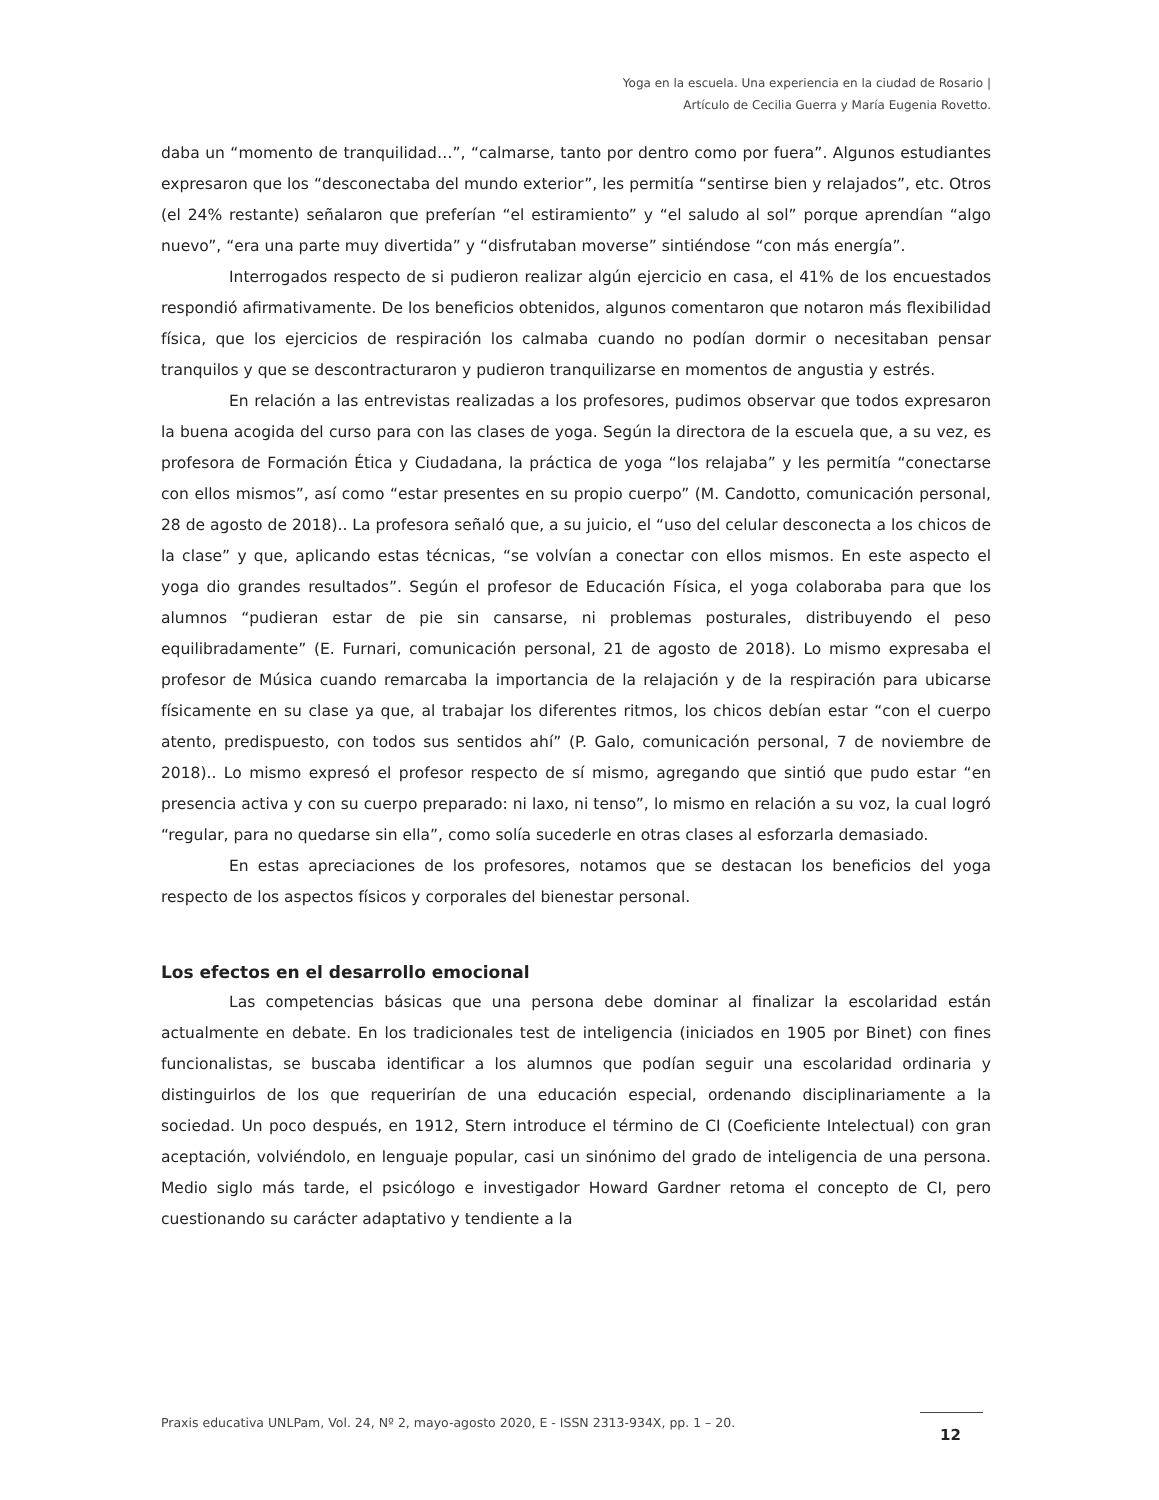Yoga en la escuela. Una experiencia en la ciudad de Rosario |
Artículo de Cecilia Guerra y María Eugenia Rovetto.
daba un “momento de tranquilidad…”, “calmarse, tanto por dentro como por fuera”. Algunos estudiantes expresaron que los “desconectaba del mundo exterior”, les permitía “sentirse bien y relajados”, etc. Otros (el 24% restante) señalaron que preferían “el estiramiento” y “el saludo al sol” porque aprendían “algo nuevo”, “era una parte muy divertida” y “disfrutaban moverse” sintiéndose “con más energía”.
Interrogados respecto de si pudieron realizar algún ejercicio en casa, el 41% de los encuestados respondió afirmativamente. De los beneficios obtenidos, algunos comentaron que notaron más flexibilidad física, que los ejercicios de respiración los calmaba cuando no podían dormir o necesitaban pensar tranquilos y que se descontracturaron y pudieron tranquilizarse en momentos de angustia y estrés.
En relación a las entrevistas realizadas a los profesores, pudimos observar que todos expresaron la buena acogida del curso para con las clases de yoga. Según la directora de la escuela que, a su vez, es profesora de Formación Ética y Ciudadana, la práctica de yoga “los relajaba” y les permitía “conectarse con ellos mismos”, así como “estar presentes en su propio cuerpo” (M. Candotto, comunicación personal, 28 de agosto de 2018).. La profesora señaló que, a su juicio, el “uso del celular desconecta a los chicos de la clase” y que, aplicando estas técnicas, “se volvían a conectar con ellos mismos. En este aspecto el yoga dio grandes resultados”. Según el profesor de Educación Física, el yoga colaboraba para que los alumnos “pudieran estar de pie sin cansarse, ni problemas posturales, distribuyendo el peso equilibradamente” (E. Furnari, comunicación personal, 21 de agosto de 2018). Lo mismo expresaba el profesor de Música cuando remarcaba la importancia de la relajación y de la respiración para ubicarse físicamente en su clase ya que, al trabajar los diferentes ritmos, los chicos debían estar “con el cuerpo atento, predispuesto, con todos sus sentidos ahí” (P. Galo, comunicación personal, 7 de noviembre de 2018).. Lo mismo expresó el profesor respecto de sí mismo, agregando que sintió que pudo estar “en presencia activa y con su cuerpo preparado: ni laxo, ni tenso”, lo mismo en relación a su voz, la cual logró “regular, para no quedarse sin ella”, como solía sucederle en otras clases al esforzarla demasiado.
En estas apreciaciones de los profesores, notamos que se destacan los beneficios del yoga respecto de los aspectos físicos y corporales del bienestar personal.
Los efectos en el desarrollo emocional
Las competencias básicas que una persona debe dominar al finalizar la escolaridad están actualmente en debate. En los tradicionales test de inteligencia (iniciados en 1905 por Binet) con fines funcionalistas, se buscaba identificar a los alumnos que podían seguir una escolaridad ordinaria y distinguirlos de los que requerirían de una educación especial, ordenando disciplinariamente a la sociedad. Un poco después, en 1912, Stern introduce el término de CI (Coeficiente Intelectual) con gran aceptación, volviéndolo, en lenguaje popular, casi un sinónimo del grado de inteligencia de una persona. Medio siglo más tarde, el psicólogo e investigador Howard Gardner retoma el concepto de CI, pero cuestionando su carácter adaptativo y tendiente a la
Praxis educativa UNLPam, Vol. 24, Nº 2, mayo-agosto 2020, E - ISSN 2313-934X, pp. 1 – 20.
12